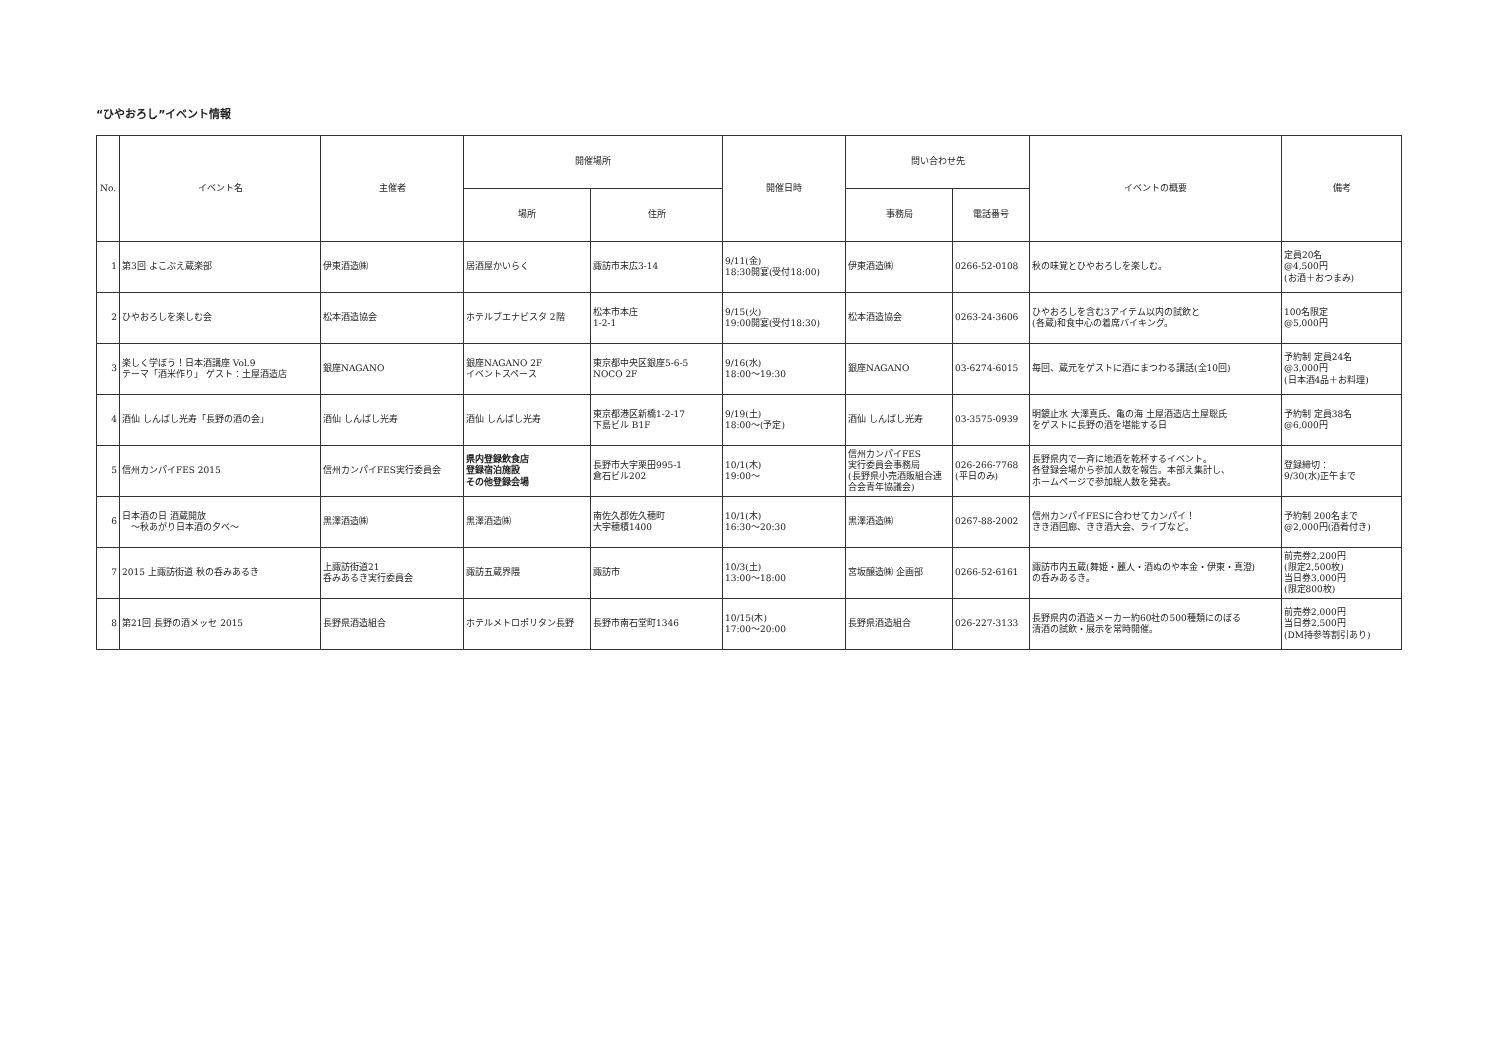“ひやおろし”イベント情報
| No. | イベント名 | 主催者 | 開催場所 | | 開催日時 | 問い合わせ先 | | イベントの概要 | 備考 |
| --- | --- | --- | --- | --- | --- | --- | --- | --- | --- |
| | | | 場所 | 住所 | | 事務局 | 電話番号 | | |
| 1 | 第3回 よこぶえ蔵楽部 | 伊東酒造㈱ | 居酒屋かいらく | 諏訪市末広3-14 | 9/11(金) 18:30開宴(受付18:00) | 伊東酒造㈱ | 0266-52-0108 | 秋の味覚とひやおろしを楽しむ。 | 定員20名 @4,500円 (お酒＋おつまみ) |
| 2 | ひやおろしを楽しむ会 | 松本酒造協会 | ホテルブエナビスタ 2階 | 松本市本庄 1-2-1 | 9/15(火) 19:00開宴(受付18:30) | 松本酒造協会 | 0263-24-3606 | ひやおろしを含む3アイテム以内の試飲と (各蔵)和食中心の着席バイキング。 | 100名限定 @5,000円 |
| 3 | 楽しく学ぼう！日本酒講座 Vol.9 テーマ「酒米作り」 ゲスト：土屋酒造店 | 銀座NAGANO | 銀座NAGANO 2F イベントスペース | 東京都中央区銀座5-6-5 NOCO 2F | 9/16(水) 18:00～19:30 | 銀座NAGANO | 03-6274-6015 | 毎回、蔵元をゲストに酒にまつわる講話(全10回) | 予約制 定員24名 @3,000円 (日本酒4品＋お料理) |
| 4 | 酒仙 しんばし光寿「長野の酒の会」 | 酒仙 しんばし光寿 | 酒仙 しんばし光寿 | 東京都港区新橋1-2-17 下島ビル B1F | 9/19(土) 18:00～(予定) | 酒仙 しんばし光寿 | 03-3575-0939 | 明鏡止水 大澤真氏、亀の海 土屋酒造店土屋聡氏 をゲストに長野の酒を堪能する日 | 予約制 定員38名 @6,000円 |
| 5 | 信州カンパイFES 2015 | 信州カンパイFES実行委員会 | 県内登録飲食店 登録宿泊施設 その他登録会場 | 長野市大字栗田995-1 倉石ビル202 | 10/1(木) 19:00～ | 信州カンパイFES 実行委員会事務局 (長野県小売酒販組合連合会青年協議会) | 026-266-7768 (平日のみ) | 長野県内で一斉に地酒を乾杯するイベント。 各登録会場から参加人数を報告。本部え集計し、 ホームページで参加総人数を発表。 | 登録締切： 9/30(水)正午まで |
| 6 | 日本酒の日 酒蔵開放 ～秋あがり日本酒の夕べ～ | 黒澤酒造㈱ | 黒澤酒造㈱ | 南佐久郡佐久穂町 大字穂積1400 | 10/1(木) 16:30～20:30 | 黒澤酒造㈱ | 0267-88-2002 | 信州カンパイFESに合わせてカンパイ！ きき酒回廊、きき酒大会、ライブなど。 | 予約制 200名まで @2,000円(酒肴付き) |
| 7 | 2015 上諏訪街道 秋の呑みあるき | 上諏訪街道21 呑みあるき実行委員会 | 諏訪五蔵界隈 | 諏訪市 | 10/3(土) 13:00～18:00 | 宮坂醸造㈱ 企画部 | 0266-52-6161 | 諏訪市内五蔵(舞姫・麗人・酒ぬのや本金・伊東・真澄) の呑みあるき。 | 前売券2,200円 (限定2,500枚) 当日券3,000円 (限定800枚) |
| 8 | 第21回 長野の酒メッセ 2015 | 長野県酒造組合 | ホテルメトロポリタン長野 | 長野市南石堂町1346 | 10/15(木) 17:00～20:00 | 長野県酒造組合 | 026-227-3133 | 長野県内の酒造メーカー約60社の500種類にのぼる 清酒の試飲・展示を常時開催。 | 前売券2,000円 当日券2,500円 (DM持参等割引あり) |